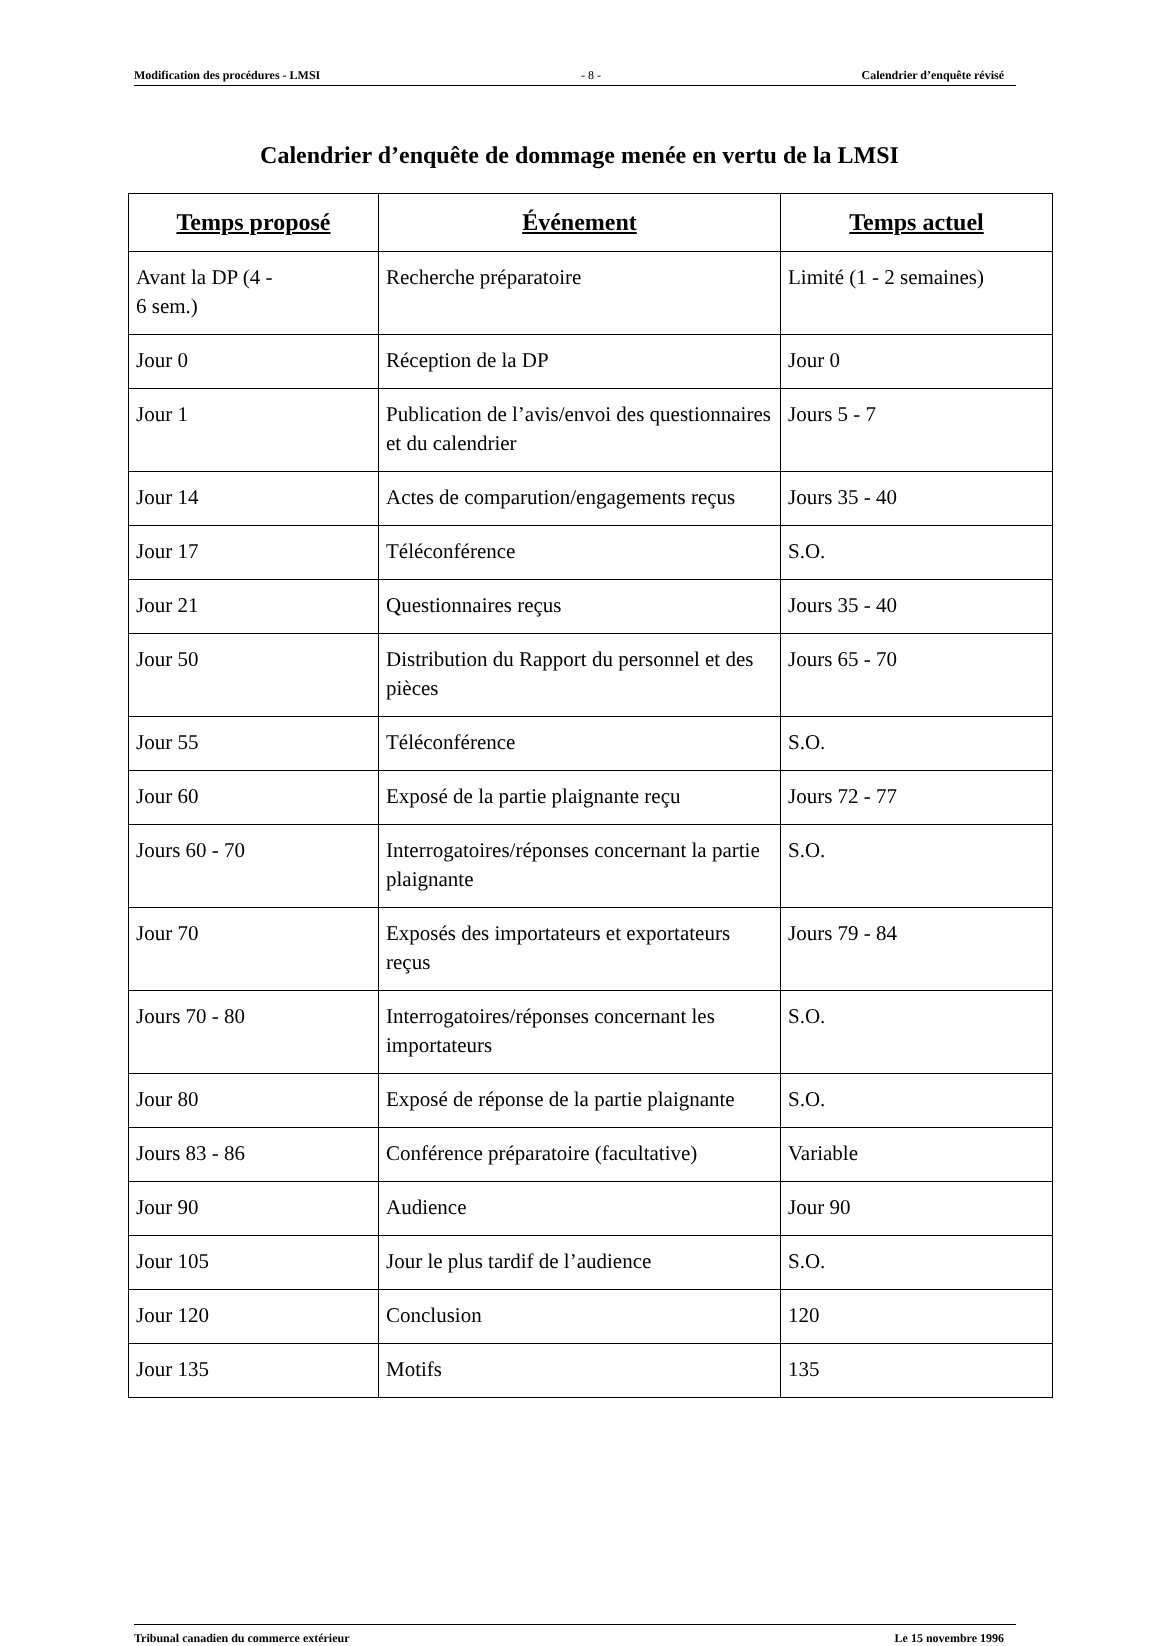Modification des procédures - LMSI - 8 - Calendrier d’enquête révisé
Calendrier d’enquête de dommage menée en vertu de la LMSI
| Temps proposé | Événement | Temps actuel |
| --- | --- | --- |
| Avant la DP (4 - 6 sem.) | Recherche préparatoire | Limité (1 - 2 semaines) |
| Jour 0 | Réception de la DP | Jour 0 |
| Jour 1 | Publication de l’avis/envoi des questionnaires et du calendrier | Jours 5 - 7 |
| Jour 14 | Actes de comparution/engagements reçus | Jours 35 - 40 |
| Jour 17 | Téléconférence | S.O. |
| Jour 21 | Questionnaires reçus | Jours 35 - 40 |
| Jour 50 | Distribution du Rapport du personnel et des pièces | Jours 65 - 70 |
| Jour 55 | Téléconférence | S.O. |
| Jour 60 | Exposé de la partie plaignante reçu | Jours 72 - 77 |
| Jours 60 - 70 | Interrogatoires/réponses concernant la partie plaignante | S.O. |
| Jour 70 | Exposés des importateurs et exportateurs reçus | Jours 79 - 84 |
| Jours 70 - 80 | Interrogatoires/réponses concernant les importateurs | S.O. |
| Jour 80 | Exposé de réponse de la partie plaignante | S.O. |
| Jours 83 - 86 | Conférence préparatoire (facultative) | Variable |
| Jour 90 | Audience | Jour 90 |
| Jour 105 | Jour le plus tardif de l’audience | S.O. |
| Jour 120 | Conclusion | 120 |
| Jour 135 | Motifs | 135 |
Tribunal canadien du commerce extérieur Le 15 novembre 1996